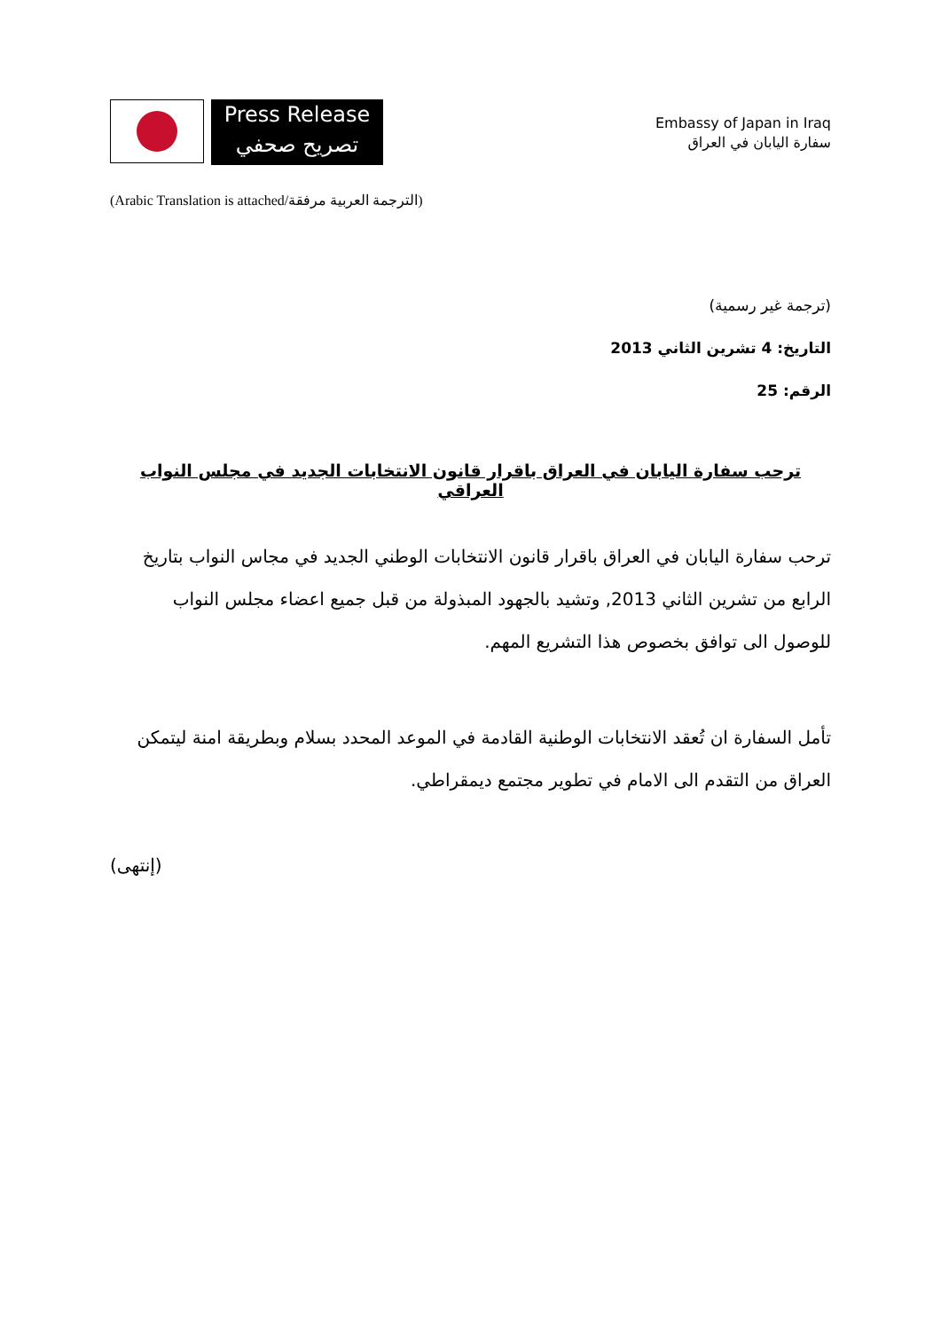Press Release
تصريح صحفي
Embassy of Japan in Iraq
سفارة اليابان في العراق
(Arabic Translation is attached/الترجمة العربية مرفقة)
(ترجمة غير رسمية)
التاريخ: 4 تشرين الثاني 2013
الرقم: 25
ترحب سفارة اليابان في العراق باقرار قانون الانتخابات الجديد في مجلس النواب العراقي
ترحب سفارة اليابان في العراق باقرار قانون الانتخابات الوطني الجديد في مجاس النواب بتاريخ الرابع من تشرين الثاني 2013, وتشيد بالجهود المبذولة من قبل جميع اعضاء مجلس النواب للوصول الى توافق بخصوص هذا التشريع المهم.
تأمل السفارة ان تُعقد الانتخابات الوطنية القادمة في الموعد المحدد بسلام وبطريقة امنة ليتمكن العراق من التقدم الى الامام في تطوير مجتمع ديمقراطي.
(إنتهى)